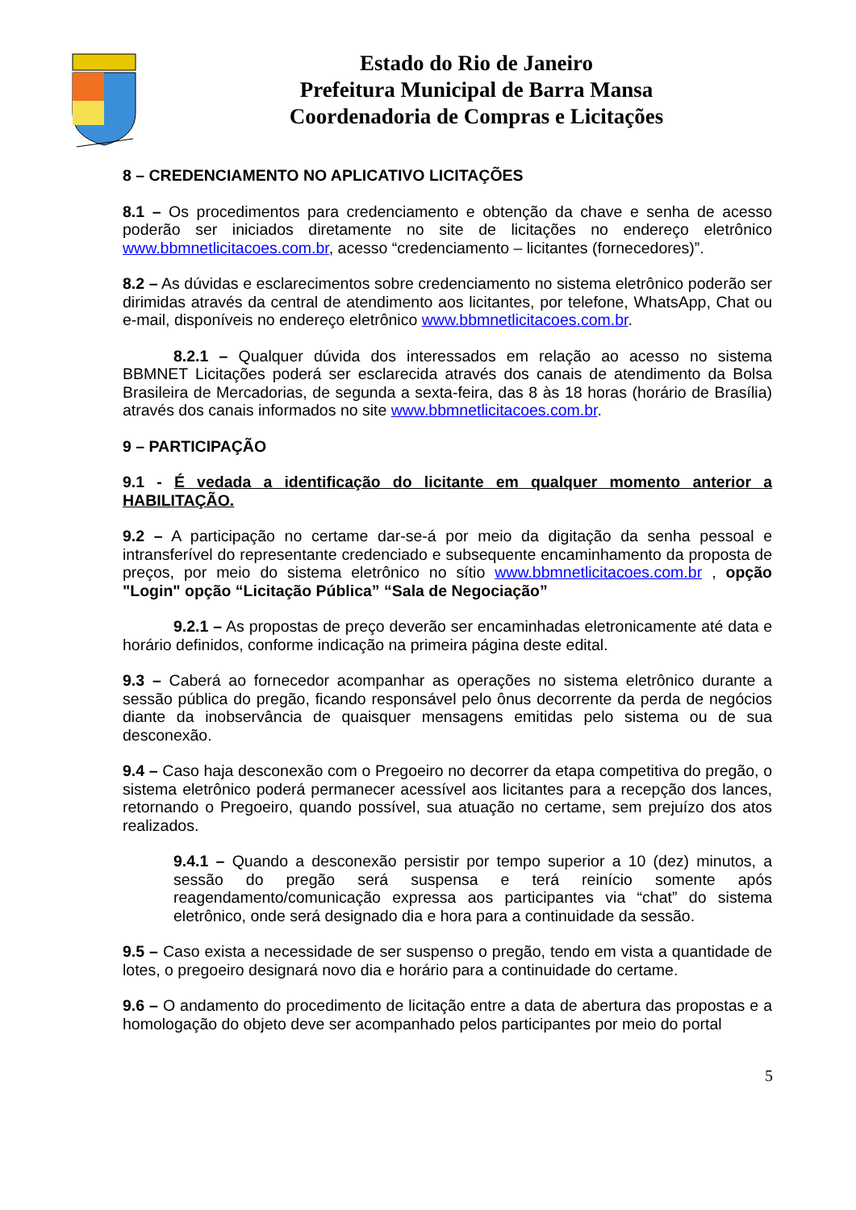Estado do Rio de Janeiro
Prefeitura Municipal de Barra Mansa
Coordenadoria de Compras e Licitações
8 – CREDENCIAMENTO NO APLICATIVO LICITAÇÕES
8.1 – Os procedimentos para credenciamento e obtenção da chave e senha de acesso poderão ser iniciados diretamente no site de licitações no endereço eletrônico www.bbmnetlicitacoes.com.br, acesso “credenciamento – licitantes (fornecedores)”.
8.2 – As dúvidas e esclarecimentos sobre credenciamento no sistema eletrônico poderão ser dirimidas através da central de atendimento aos licitantes, por telefone, WhatsApp, Chat ou e-mail, disponíveis no endereço eletrônico www.bbmnetlicitacoes.com.br.
8.2.1 – Qualquer dúvida dos interessados em relação ao acesso no sistema BBMNET Licitações poderá ser esclarecida através dos canais de atendimento da Bolsa Brasileira de Mercadorias, de segunda a sexta-feira, das 8 às 18 horas (horário de Brasília) através dos canais informados no site www.bbmnetlicitacoes.com.br.
9 – PARTICIPAÇÃO
9.1 - É vedada a identificação do licitante em qualquer momento anterior a HABILITAÇÃO.
9.2 – A participação no certame dar-se-á por meio da digitação da senha pessoal e intransferível do representante credenciado e subsequente encaminhamento da proposta de preços, por meio do sistema eletrônico no sítio www.bbmnetlicitacoes.com.br , opção "Login" opção “Licitação Pública” “Sala de Negociação”
9.2.1 – As propostas de preço deverão ser encaminhadas eletronicamente até data e horário definidos, conforme indicação na primeira página deste edital.
9.3 – Caberá ao fornecedor acompanhar as operações no sistema eletrônico durante a sessão pública do pregão, ficando responsável pelo ônus decorrente da perda de negócios diante da inobservância de quaisquer mensagens emitidas pelo sistema ou de sua desconexão.
9.4 – Caso haja desconexão com o Pregoeiro no decorrer da etapa competitiva do pregão, o sistema eletrônico poderá permanecer acessível aos licitantes para a recepção dos lances, retornando o Pregoeiro, quando possível, sua atuação no certame, sem prejuízo dos atos realizados.
9.4.1 – Quando a desconexão persistir por tempo superior a 10 (dez) minutos, a sessão do pregão será suspensa e terá reinício somente após reagendamento/comunicação expressa aos participantes via “chat” do sistema eletrônico, onde será designado dia e hora para a continuidade da sessão.
9.5 – Caso exista a necessidade de ser suspenso o pregão, tendo em vista a quantidade de lotes, o pregoeiro designará novo dia e horário para a continuidade do certame.
9.6 – O andamento do procedimento de licitação entre a data de abertura das propostas e a homologação do objeto deve ser acompanhado pelos participantes por meio do portal
5